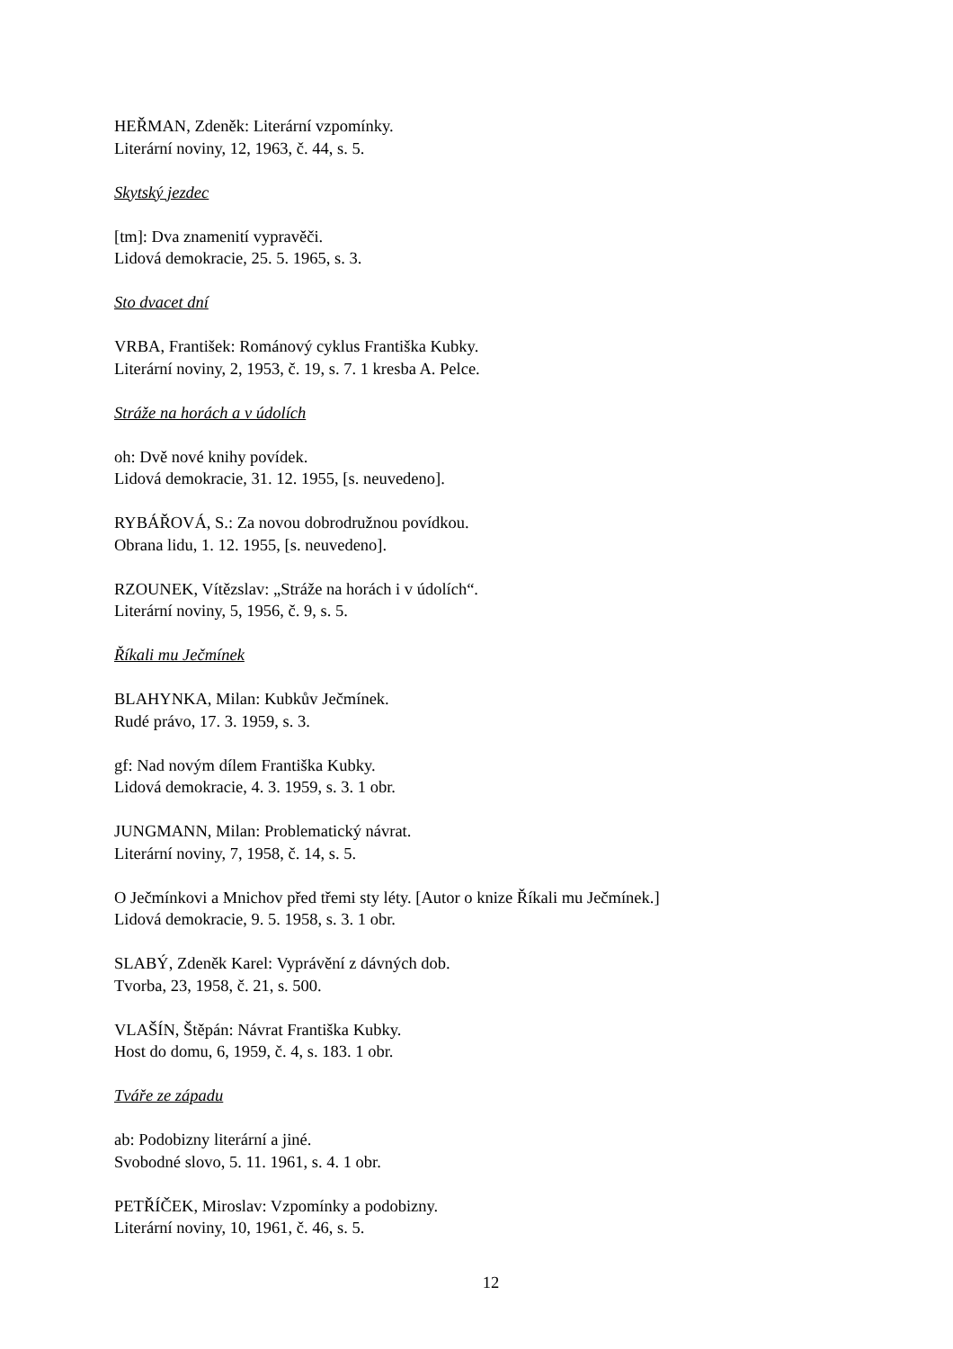HEŘMAN, Zdeněk: Literární vzpomínky.
Literární noviny, 12, 1963, č. 44, s. 5.
Skytský jezdec
[tm]: Dva znamenití vypravěči.
Lidová demokracie, 25. 5. 1965, s. 3.
Sto dvacet dní
VRBA, František: Románový cyklus Františka Kubky.
Literární noviny, 2, 1953, č. 19, s. 7. 1 kresba A. Pelce.
Stráže na horách a v údolích
oh: Dvě nové knihy povídek.
Lidová demokracie, 31. 12. 1955, [s. neuvedeno].
RYBÁŘOVÁ, S.: Za novou dobrodružnou povídkou.
Obrana lidu, 1. 12. 1955, [s. neuvedeno].
RZOUNEK, Vítězslav: „Stráže na horách i v údolích“.
Literární noviny, 5, 1956, č. 9, s. 5.
Říkali mu Ječmínek
BLAHYNKA, Milan: Kubkův Ječmínek.
Rudé právo, 17. 3. 1959, s. 3.
gf: Nad novým dílem Františka Kubky.
Lidová demokracie, 4. 3. 1959, s. 3. 1 obr.
JUNGMANN, Milan: Problematický návrat.
Literární noviny, 7, 1958, č. 14, s. 5.
O Ječmínkovi a Mnichov před třemi sty léty. [Autor o knize Říkali mu Ječmínek.]
Lidová demokracie, 9. 5. 1958, s. 3. 1 obr.
SLABÝ, Zdeněk Karel: Vyprávění z dávných dob.
Tvorba, 23, 1958, č. 21, s. 500.
VLAŠÍN, Štěpán: Návrat Františka Kubky.
Host do domu, 6, 1959, č. 4, s. 183. 1 obr.
Tváře ze západu
ab: Podobizny literární a jiné.
Svobodné slovo, 5. 11. 1961, s. 4. 1 obr.
PETŘÍČEK, Miroslav: Vzpomínky a podobizny.
Literární noviny, 10, 1961, č. 46, s. 5.
12